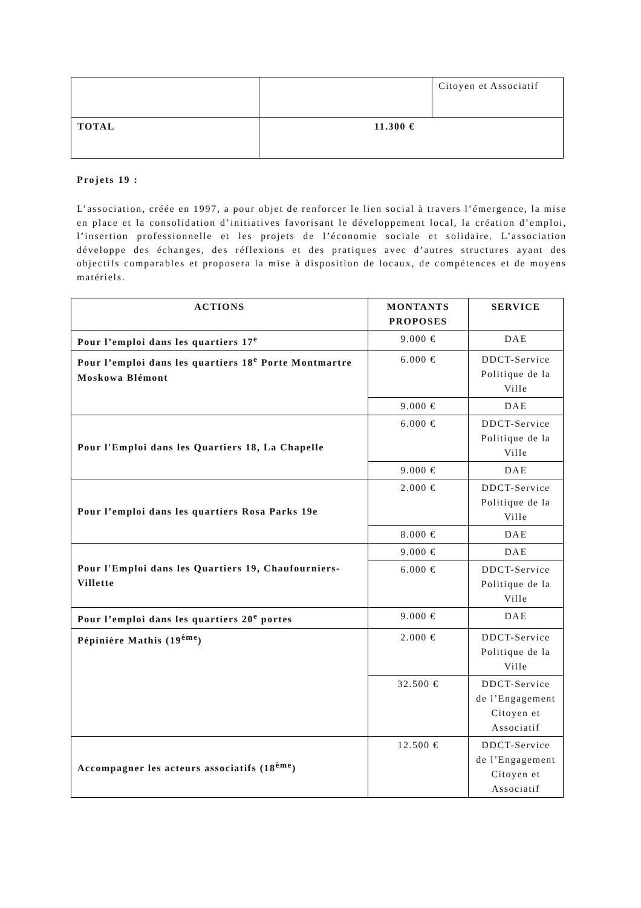| | | Citoyen et Associatif |
| TOTAL | 11.300 € | |
Projets 19 :
L’association, créée en 1997, a pour objet de renforcer le lien social à travers l’émergence, la mise en place et la consolidation d’initiatives favorisant le développement local, la création d’emploi, l’insertion professionnelle et les projets de l’économie sociale et solidaire. L’association développe des échanges, des réflexions et des pratiques avec d’autres structures ayant des objectifs comparables et proposera la mise à disposition de locaux, de compétences et de moyens matériels.
| ACTIONS | MONTANTS PROPOSES | SERVICE |
| --- | --- | --- |
| Pour l’emploi dans les quartiers 17<sup>e</sup> | 9.000 € | DAE |
| Pour l’emploi dans les quartiers 18<sup>e</sup> Porte Montmartre Moskowa Blémont | 6.000 € | DDCT-Service Politique de la Ville |
| | 9.000 € | DAE |
| Pour l'Emploi dans les Quartiers 18, La Chapelle | 6.000 € | DDCT-Service Politique de la Ville |
| | 9.000 € | DAE |
| Pour l’emploi dans les quartiers Rosa Parks 19e | 2.000 € | DDCT-Service Politique de la Ville |
| | 8.000 € | DAE |
| Pour l'Emploi dans les Quartiers 19, Chaufourniers- Villette | 9.000 € | DAE |
| | 6.000 € | DDCT-Service Politique de la Ville |
| Pour l’emploi dans les quartiers 20<sup>e</sup> portes | 9.000 € | DAE |
| Pépinière Mathis (19<sup>ème</sup>) | 2.000 € | DDCT-Service Politique de la Ville |
| | 32.500 € | DDCT-Service de l’Engagement Citoyen et Associatif |
| Accompagner les acteurs associatifs (18<sup>ème</sup>) | 12.500 € | DDCT-Service de l’Engagement Citoyen et Associatif |